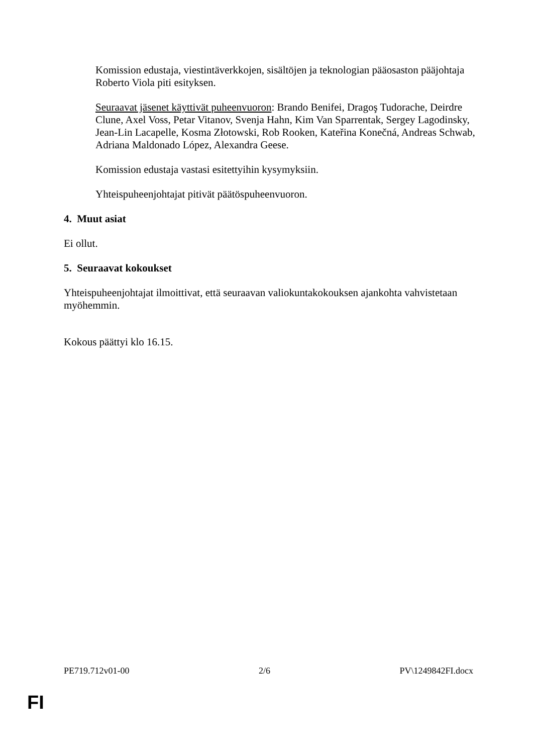Komission edustaja, viestintäverkkojen, sisältöjen ja teknologian pääosaston pääjohtaja Roberto Viola piti esityksen.
Seuraavat jäsenet käyttivät puheenvuoron: Brando Benifei, Dragoş Tudorache, Deirdre Clune, Axel Voss, Petar Vitanov, Svenja Hahn, Kim Van Sparrentak, Sergey Lagodinsky, Jean-Lin Lacapelle, Kosma Złotowski, Rob Rooken, Kateřina Konečná, Andreas Schwab, Adriana Maldonado López, Alexandra Geese.
Komission edustaja vastasi esitettyihin kysymyksiin.
Yhteispuheenjohtajat pitivät päätöspuheenvuoron.
4. Muut asiat
Ei ollut.
5. Seuraavat kokoukset
Yhteispuheenjohtajat ilmoittivat, että seuraavan valiokuntakokouksen ajankohta vahvistetaan myöhemmin.
Kokous päättyi klo 16.15.
PE719.712v01-00 2/6 PV\1249842FI.docx
FI